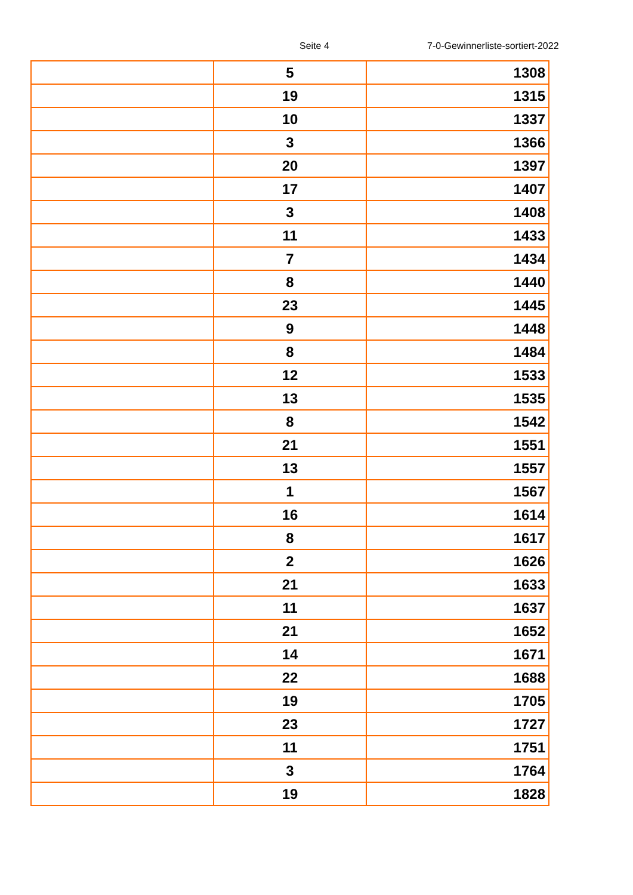Seite 4 7-0-Gewinnerliste-sortiert-2022
| | 5 | 1308 |
| | 19 | 1315 |
| | 10 | 1337 |
| | 3 | 1366 |
| | 20 | 1397 |
| | 17 | 1407 |
| | 3 | 1408 |
| | 11 | 1433 |
| | 7 | 1434 |
| | 8 | 1440 |
| | 23 | 1445 |
| | 9 | 1448 |
| | 8 | 1484 |
| | 12 | 1533 |
| | 13 | 1535 |
| | 8 | 1542 |
| | 21 | 1551 |
| | 13 | 1557 |
| | 1 | 1567 |
| | 16 | 1614 |
| | 8 | 1617 |
| | 2 | 1626 |
| | 21 | 1633 |
| | 11 | 1637 |
| | 21 | 1652 |
| | 14 | 1671 |
| | 22 | 1688 |
| | 19 | 1705 |
| | 23 | 1727 |
| | 11 | 1751 |
| | 3 | 1764 |
| | 19 | 1828 |